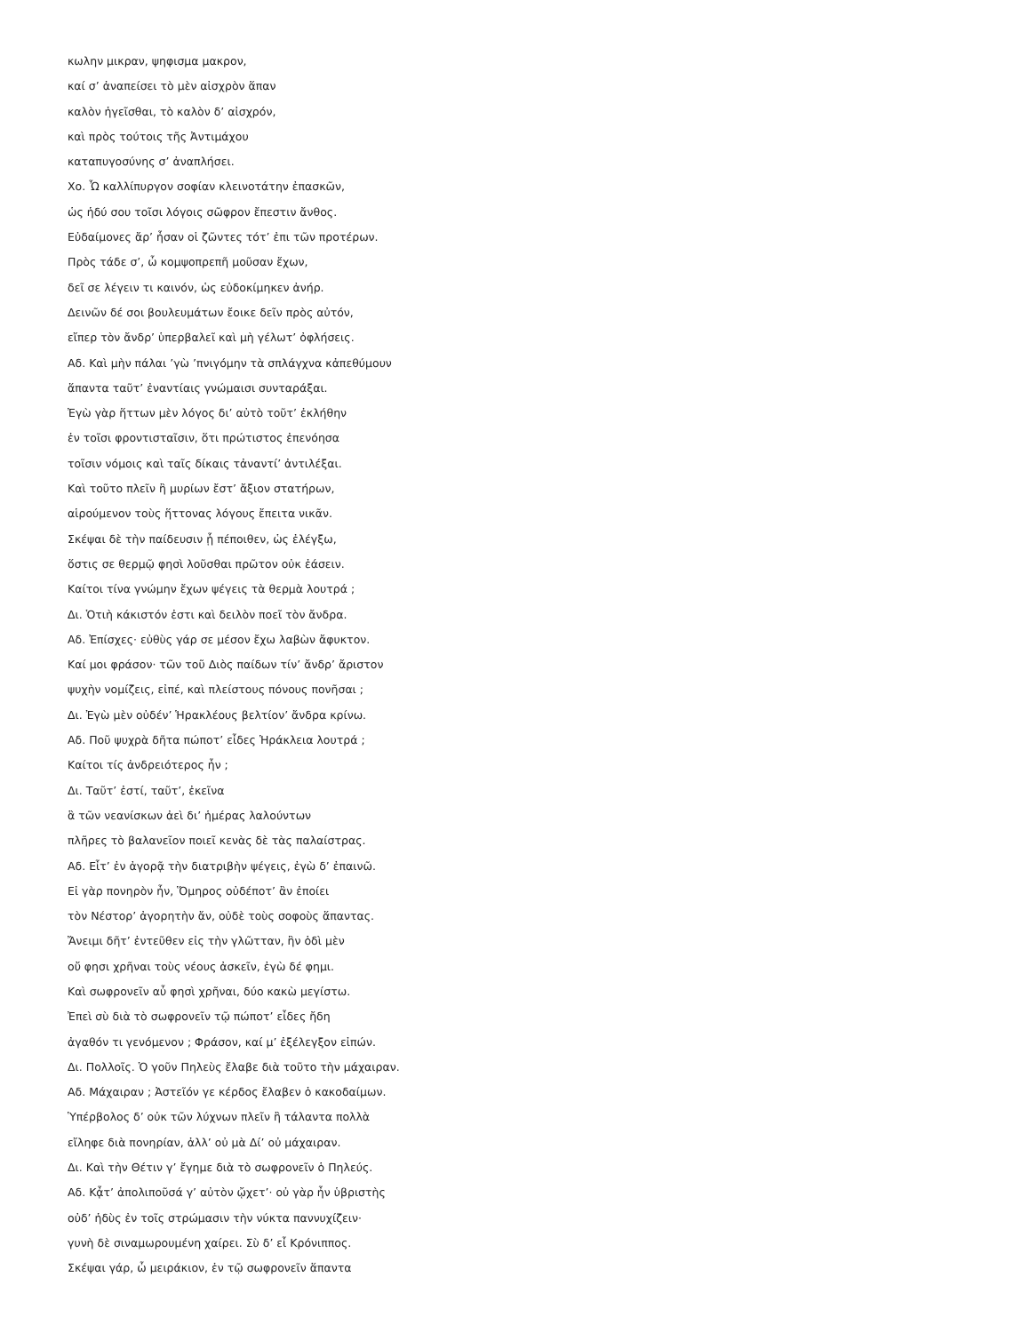κωλην μικραν, ψηφισμα μακρον,
καί σ’ ἀναπείσει τὸ μὲν αἰσχρὸν ἅπαν
καλὸν ἡγεῖσθαι, τὸ καλὸν δ’ αἰσχρόν,
καὶ πρὸς τούτοις τῆς Ἀντιμάχου
καταπυγοσύνης σ’ ἀναπλήσει.
Χο. Ὦ καλλίπυργον σοφίαν κλεινοτάτην ἐπασκῶν,
ὡς ἡδύ σου τοῖσι λόγοις σῶφρον ἔπεστιν ἄνθος.
Εὐδαίμονες ἄρ’ ἦσαν οἱ ζῶντες τότ’ ἐπι τῶν προτέρων.
Πρὸς τάδε σ’, ὦ κομψοπρεπῆ μοῦσαν ἔχων,
δεῖ σε λέγειν τι καινόν, ὡς εὐδοκίμηκεν ἀνήρ.
Δεινῶν δέ σοι βουλευμάτων ἔοικε δεῖν πρὸς αὐτόν,
εἴπερ τὸν ἄνδρ’ ὑπερβαλεῖ καὶ μὴ γέλωτ’ ὀφλήσεις.
Αδ. Καὶ μὴν πάλαι ’γὼ ’πνιγόμην τὰ σπλάγχνα κἀπεθύμουν
ἅπαντα ταῦτ’ ἐναντίαις γνώμαισι συνταράξαι.
Ἐγὼ γὰρ ἥττων μὲν λόγος δι’ αὐτὸ τοῦτ’ ἐκλήθην
ἐν τοῖσι φροντισταῖσιν, ὅτι πρώτιστος ἐπενόησα
τοῖσιν νόμοις καὶ ταῖς δίκαις τἀναντί’ ἀντιλέξαι.
Καὶ τοῦτο πλεῖν ἢ μυρίων ἔστ’ ἄξιον στατήρων,
αἱρούμενον τοὺς ἥττονας λόγους ἔπειτα νικᾶν.
Σκέψαι δὲ τὴν παίδευσιν ᾗ πέποιθεν, ὡς ἐλέγξω,
ὅστις σε θερμῷ φησὶ λοῦσθαι πρῶτον οὐκ ἐάσειν.
Καίτοι τίνα γνώμην ἔχων ψέγεις τὰ θερμὰ λουτρά ;
Δι. Ὁτιὴ κάκιστόν ἐστι καὶ δειλὸν ποεῖ τὸν ἄνδρα.
Αδ. Ἐπίσχες· εὐθὺς γάρ σε μέσον ἔχω λαβὼν ἄφυκτον.
Καί μοι φράσον· τῶν τοῦ Διὸς παίδων τίν’ ἄνδρ’ ἄριστον
ψυχὴν νομίζεις, εἰπέ, καὶ πλείστους πόνους πονῆσαι ;
Δι. Ἐγὼ μὲν οὐδέν’ Ἡρακλέους βελτίον’ ἄνδρα κρίνω.
Αδ. Ποῦ ψυχρὰ δῆτα πώποτ’ εἶδες Ἡράκλεια λουτρά ;
Καίτοι τίς ἀνδρειότερος ἦν ;
Δι. Ταῦτ’ ἐστί, ταῦτ’, ἐκεῖνα
ἃ τῶν νεανίσκων ἀεὶ δι’ ἡμέρας λαλούντων
πλῆρες τὸ βαλανεῖον ποιεῖ κενὰς δὲ τὰς παλαίστρας.
Αδ. Εἶτ’ ἐν ἀγορᾷ τὴν διατριβὴν ψέγεις, ἐγὼ δ’ ἐπαινῶ.
Εἰ γὰρ πονηρὸν ἦν, Ὅμηρος οὐδέποτ’ ἂν ἐποίει
τὸν Νέστορ’ ἀγορητὴν ἄν, οὐδὲ τοὺς σοφοὺς ἅπαντας.
Ἄνειμι δῆτ’ ἐντεῦθεν εἰς τὴν γλῶτταν, ἣν ὁδὶ μὲν
οὔ φησι χρῆναι τοὺς νέους ἀσκεῖν, ἐγὼ δέ φημι.
Καὶ σωφρονεῖν αὖ φησὶ χρῆναι, δύο κακὼ μεγίστω.
Ἐπεὶ σὺ διὰ τὸ σωφρονεῖν τῷ πώποτ’ εἶδες ἤδη
ἀγαθόν τι γενόμενον ; Φράσον, καί μ’ ἐξέλεγξον εἰπών.
Δι. Πολλοῖς. Ὁ γοῦν Πηλεὺς ἔλαβε διὰ τοῦτο τὴν μάχαιραν.
Αδ. Μάχαιραν ; Ἀστεῖόν γε κέρδος ἔλαβεν ὁ κακοδαίμων.
Ὑπέρβολος δ’ οὐκ τῶν λύχνων πλεῖν ἢ τάλαντα πολλὰ
εἴληφε διὰ πονηρίαν, ἀλλ’ οὐ μὰ Δί’ οὐ μάχαιραν.
Δι. Καὶ τὴν Θέτιν γ’ ἔγημε διὰ τὸ σωφρονεῖν ὁ Πηλεύς.
Αδ. Κᾆτ’ ἀπολιποῦσά γ’ αὐτὸν ᾤχετ’· οὐ γὰρ ἦν ὑβριστὴς
οὐδ’ ἡδὺς ἐν τοῖς στρώμασιν τὴν νύκτα παννυχίζειν·
γυνὴ δὲ σιναμωρουμένη χαίρει. Σὺ δ’ εἶ Κρόνιππος.
Σκέψαι γάρ, ὦ μειράκιον, ἐν τῷ σωφρονεῖν ἅπαντα